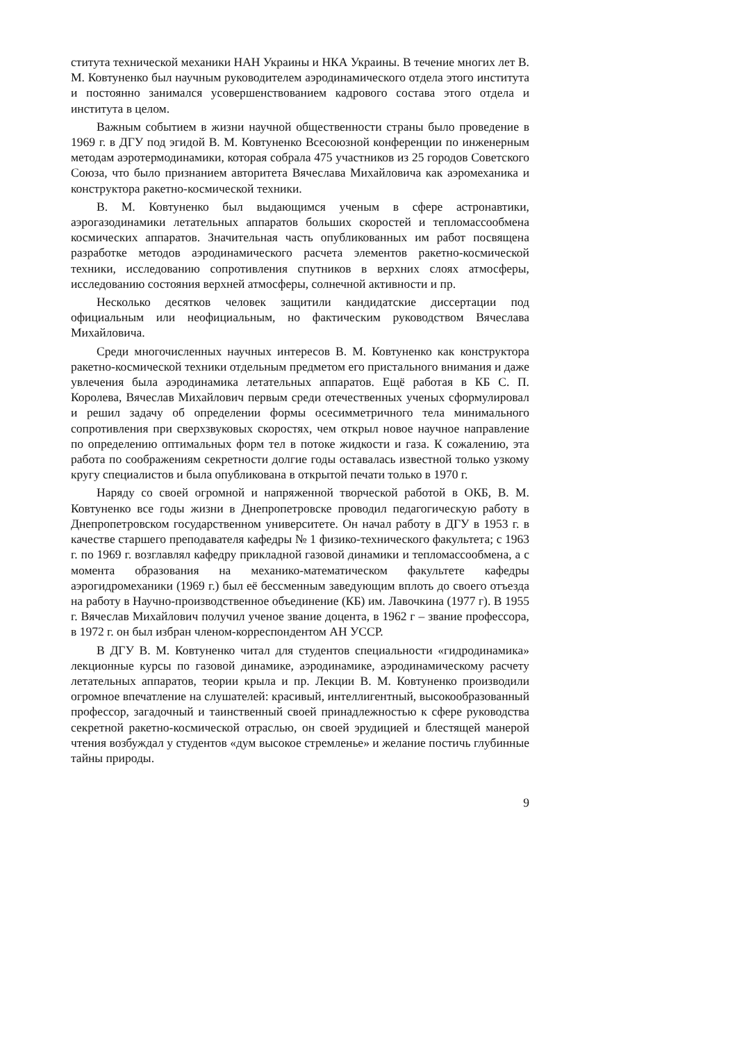ститута технической механики НАН Украины и НКА Украины. В течение многих лет В. М. Ковтуненко был научным руководителем аэродинамического отдела этого института и постоянно занимался усовершенствованием кадрового состава этого отдела и института в целом.
Важным событием в жизни научной общественности страны было проведение в 1969 г. в ДГУ под эгидой В. М. Ковтуненко Всесоюзной конференции по инженерным методам аэротермодинамики, которая собрала 475 участников из 25 городов Советского Союза, что было признанием авторитета Вячеслава Михайловича как аэромеханика и конструктора ракетно-космической техники.
В. М. Ковтуненко был выдающимся ученым в сфере астронавтики, аэрогазодинамики летательных аппаратов больших скоростей и тепломассообмена космических аппаратов. Значительная часть опубликованных им работ посвящена разработке методов аэродинамического расчета элементов ракетно-космической техники, исследованию сопротивления спутников в верхних слоях атмосферы, исследованию состояния верхней атмосферы, солнечной активности и пр.
Несколько десятков человек защитили кандидатские диссертации под официальным или неофициальным, но фактическим руководством Вячеслава Михайловича.
Среди многочисленных научных интересов В. М. Ковтуненко как конструктора ракетно-космической техники отдельным предметом его пристального внимания и даже увлечения была аэродинамика летательных аппаратов. Ещё работая в КБ С. П. Королева, Вячеслав Михайлович первым среди отечественных ученых сформулировал и решил задачу об определении формы осесимметричного тела минимального сопротивления при сверхзвуковых скоростях, чем открыл новое научное направление по определению оптимальных форм тел в потоке жидкости и газа. К сожалению, эта работа по соображениям секретности долгие годы оставалась известной только узкому кругу специалистов и была опубликована в открытой печати только в 1970 г.
Наряду со своей огромной и напряженной творческой работой в ОКБ, В. М. Ковтуненко все годы жизни в Днепропетровске проводил педагогическую работу в Днепропетровском государственном университете. Он начал работу в ДГУ в 1953 г. в качестве старшего преподавателя кафедры № 1 физико-технического факультета; с 1963 г. по 1969 г. возглавлял кафедру прикладной газовой динамики и тепломассообмена, а с момента образования на механико-математическом факультете кафедры аэрогидромеханики (1969 г.) был её бессменным заведующим вплоть до своего отъезда на работу в Научно-производственное объединение (КБ) им. Лавочкина (1977 г). В 1955 г. Вячеслав Михайлович получил ученое звание доцента, в 1962 г – звание профессора, в 1972 г. он был избран членом-корреспондентом АН УССР.
В ДГУ В. М. Ковтуненко читал для студентов специальности «гидродинамика» лекционные курсы по газовой динамике, аэродинамике, аэродинамическому расчету летательных аппаратов, теории крыла и пр. Лекции В. М. Ковтуненко производили огромное впечатление на слушателей: красивый, интеллигентный, высокообразованный профессор, загадочный и таинственный своей принадлежностью к сфере руководства секретной ракетно-космической отраслью, он своей эрудицией и блестящей манерой чтения возбуждал у студентов «дум высокое стремленье» и желание постичь глубинные тайны природы.
9